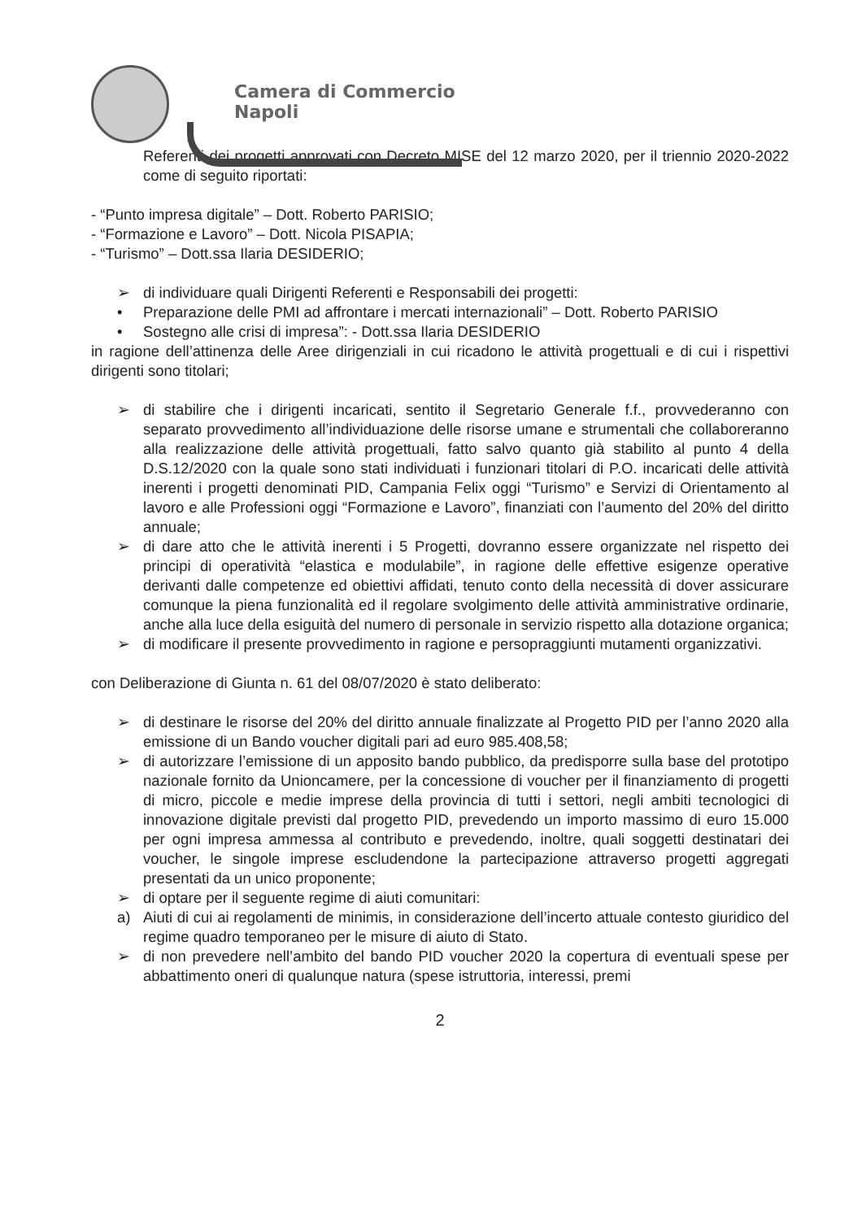Camera di Commercio
Napoli
Referenti dei progetti approvati con Decreto MISE del 12 marzo 2020, per il triennio 2020-2022 come di seguito riportati:
- “Punto impresa digitale” – Dott. Roberto PARISIO;
- “Formazione e Lavoro” – Dott. Nicola PISAPIA;
- “Turismo” – Dott.ssa Ilaria DESIDERIO;
➢ di individuare quali Dirigenti Referenti e Responsabili dei progetti:
• Preparazione delle PMI ad affrontare i mercati internazionali” – Dott. Roberto PARISIO
• Sostegno alle crisi di impresa”: - Dott.ssa Ilaria DESIDERIO
in ragione dell’attinenza delle Aree dirigenziali in cui ricadono le attività progettuali e di cui i rispettivi dirigenti sono titolari;
➢ di stabilire che i dirigenti incaricati, sentito il Segretario Generale f.f., provvederanno con separato provvedimento all’individuazione delle risorse umane e strumentali che collaboreranno alla realizzazione delle attività progettuali, fatto salvo quanto già stabilito al punto 4 della D.S.12/2020 con la quale sono stati individuati i funzionari titolari di P.O. incaricati delle attività inerenti i progetti denominati PID, Campania Felix oggi “Turismo” e Servizi di Orientamento al lavoro e alle Professioni oggi “Formazione e Lavoro”, finanziati con l’aumento del 20% del diritto annuale;
➢ di dare atto che le attività inerenti i 5 Progetti, dovranno essere organizzate nel rispetto dei principi di operatività “elastica e modulabile”, in ragione delle effettive esigenze operative derivanti dalle competenze ed obiettivi affidati, tenuto conto della necessità di dover assicurare comunque la piena funzionalità ed il regolare svolgimento delle attività amministrative ordinarie, anche alla luce della esiguità del numero di personale in servizio rispetto alla dotazione organica;
➢ di modificare il presente provvedimento in ragione e persopraggiunti mutamenti organizzativi.
con Deliberazione di Giunta n. 61 del 08/07/2020 è stato deliberato:
➢ di destinare le risorse del 20% del diritto annuale finalizzate al Progetto PID per l’anno 2020 alla emissione di un Bando voucher digitali pari ad euro 985.408,58;
➢ di autorizzare l’emissione di un apposito bando pubblico, da predisporre sulla base del prototipo nazionale fornito da Unioncamere, per la concessione di voucher per il finanziamento di progetti di micro, piccole e medie imprese della provincia di tutti i settori, negli ambiti tecnologici di innovazione digitale previsti dal progetto PID, prevedendo un importo massimo di euro 15.000 per ogni impresa ammessa al contributo e prevedendo, inoltre, quali soggetti destinatari dei voucher, le singole imprese escludendone la partecipazione attraverso progetti aggregati presentati da un unico proponente;
➢ di optare per il seguente regime di aiuti comunitari:
a) Aiuti di cui ai regolamenti de minimis, in considerazione dell’incerto attuale contesto giuridico del regime quadro temporaneo per le misure di aiuto di Stato.
➢ di non prevedere nell’ambito del bando PID voucher 2020 la copertura di eventuali spese per abbattimento oneri di qualunque natura (spese istruttoria, interessi, premi
2